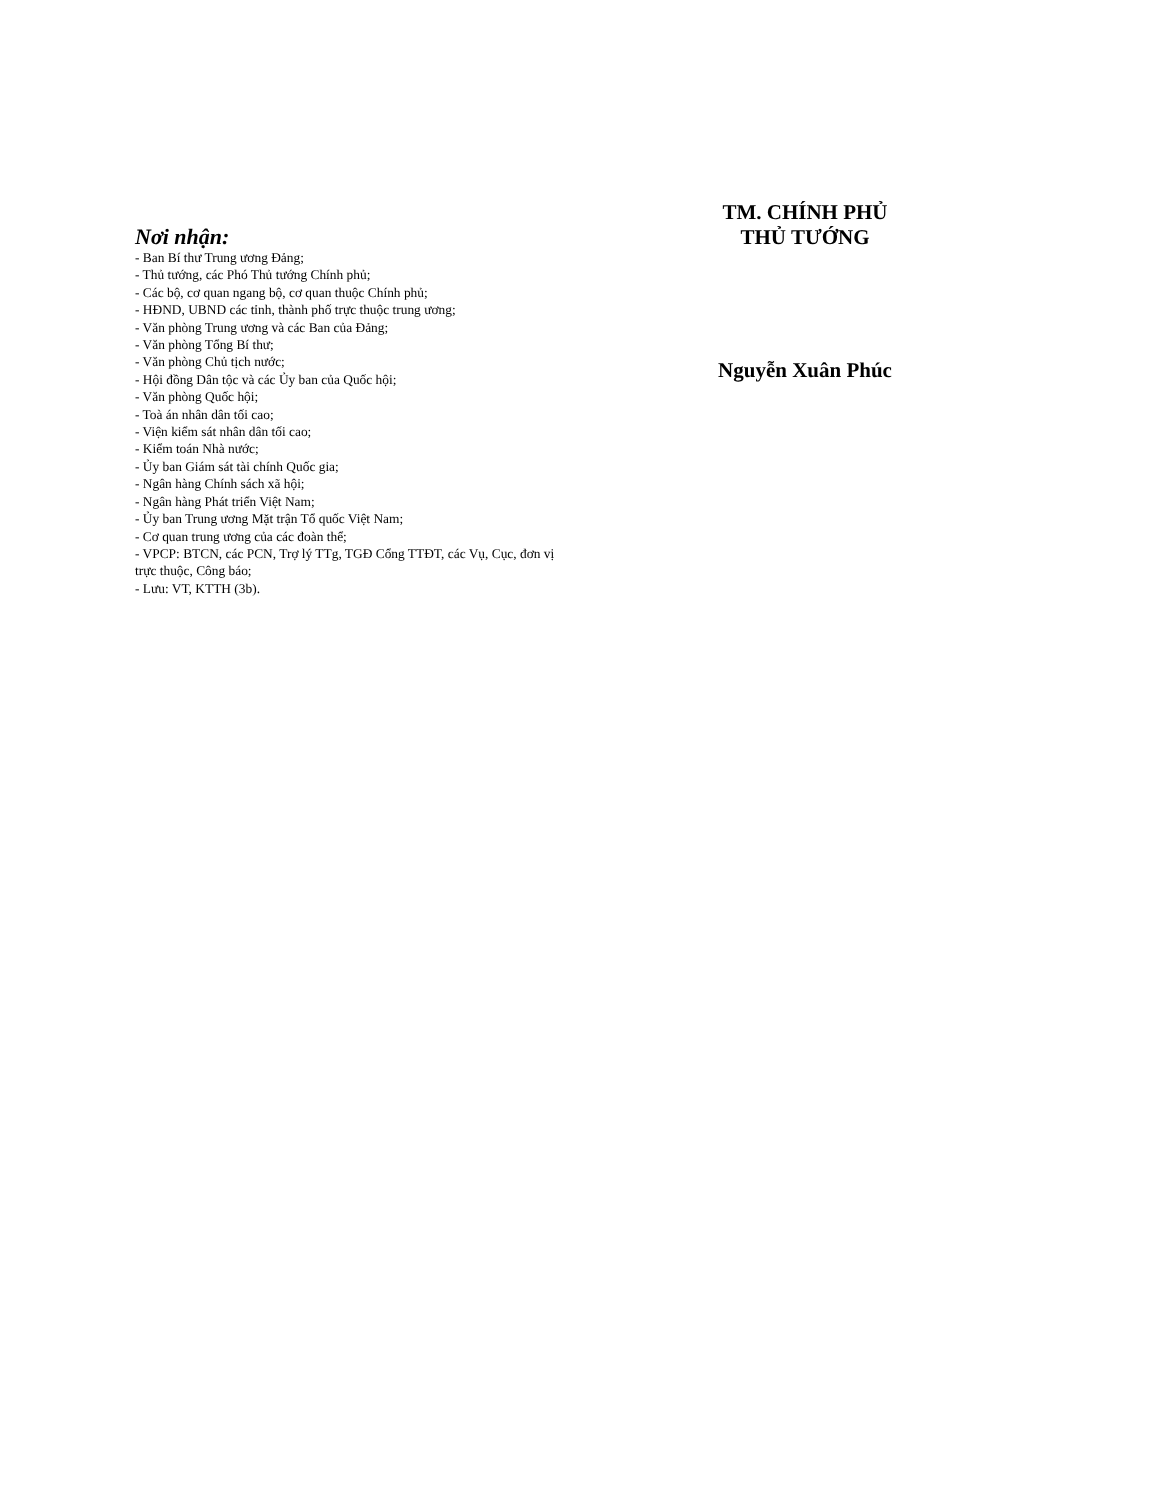Nơi nhận:
- Ban Bí thư Trung ương Đảng;
- Thủ tướng, các Phó Thủ tướng Chính phủ;
- Các bộ, cơ quan ngang bộ, cơ quan thuộc Chính phủ;
- HĐND, UBND các tỉnh, thành phố trực thuộc trung ương;
- Văn phòng Trung ương và các Ban của Đảng;
- Văn phòng Tổng Bí thư;
- Văn phòng Chủ tịch nước;
- Hội đồng Dân tộc và các Ủy ban của Quốc hội;
- Văn phòng Quốc hội;
- Toà án nhân dân tối cao;
- Viện kiểm sát nhân dân tối cao;
- Kiểm toán Nhà nước;
- Ủy ban Giám sát tài chính Quốc gia;
- Ngân hàng Chính sách xã hội;
- Ngân hàng Phát triển Việt Nam;
- Ủy ban Trung ương Mặt trận Tổ quốc Việt Nam;
- Cơ quan trung ương của các đoàn thể;
- VPCP: BTCN, các PCN, Trợ lý TTg, TGĐ Cổng TTĐT, các Vụ, Cục, đơn vị trực thuộc, Công báo;
- Lưu: VT, KTTH (3b).
TM. CHÍNH PHỦ
THỦ TƯỚNG
Nguyễn Xuân Phúc